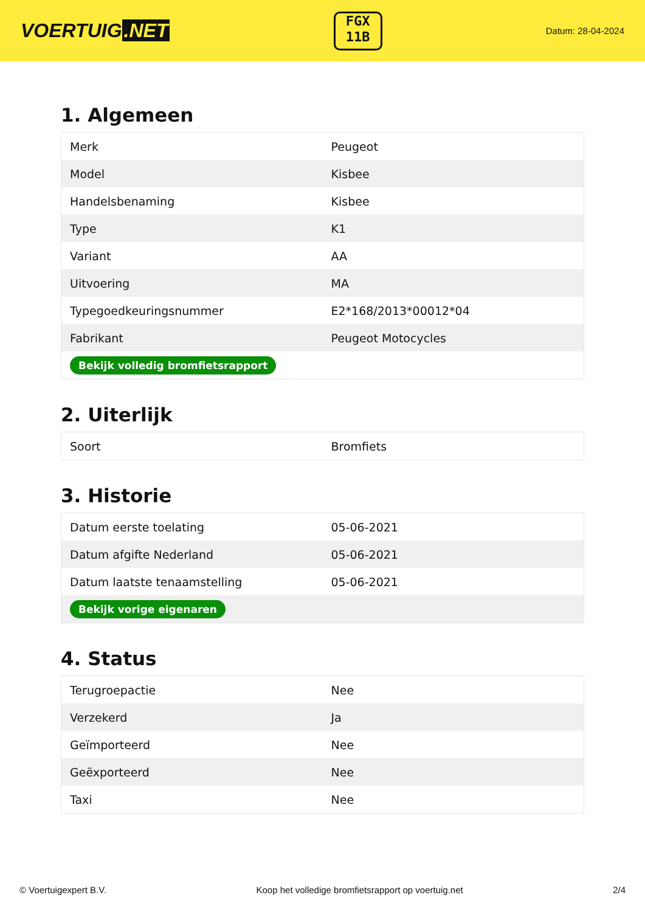VOERTUIG.NET
FGX
11B
Datum: 28-04-2024
1. Algemeen
| Merk | Peugeot |
| Model | Kisbee |
| Handelsbenaming | Kisbee |
| Type | K1 |
| Variant | AA |
| Uitvoering | MA |
| Typegoedkeuringsnummer | E2*168/2013*00012*04 |
| Fabrikant | Peugeot Motocycles |
| Bekijk volledig bromfietsrapport | |
2. Uiterlijk
| Soort | Bromfiets |
3. Historie
| Datum eerste toelating | 05-06-2021 |
| Datum afgifte Nederland | 05-06-2021 |
| Datum laatste tenaamstelling | 05-06-2021 |
| Bekijk vorige eigenaren | |
4. Status
| Terugroepactie | Nee |
| Verzekerd | Ja |
| Geïmporteerd | Nee |
| Geëxporteerd | Nee |
| Taxi | Nee |
© Voertuigexpert B.V. Koop het volledige bromfietsrapport op voertuig.net 2/4